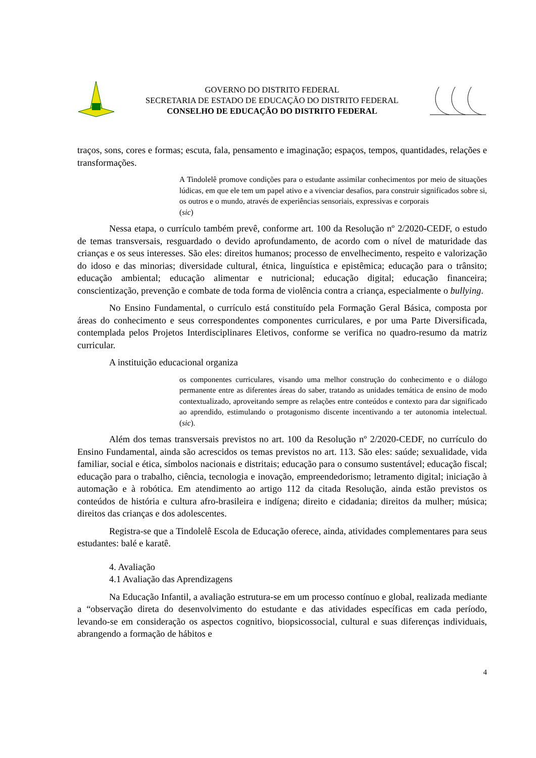GOVERNO DO DISTRITO FEDERAL
SECRETARIA DE ESTADO DE EDUCAÇÃO DO DISTRITO FEDERAL
CONSELHO DE EDUCAÇÃO DO DISTRITO FEDERAL
traços, sons, cores e formas; escuta, fala, pensamento e imaginação; espaços, tempos, quantidades, relações e transformações.
A Tindolelê promove condições para o estudante assimilar conhecimentos por meio de situações lúdicas, em que ele tem um papel ativo e a vivenciar desafios, para construir significados sobre si, os outros e o mundo, através de experiências sensoriais, expressivas e corporais
(sic)
Nessa etapa, o currículo também prevê, conforme art. 100 da Resolução nº 2/2020-CEDF, o estudo de temas transversais, resguardado o devido aprofundamento, de acordo com o nível de maturidade das crianças e os seus interesses. São eles: direitos humanos; processo de envelhecimento, respeito e valorização do idoso e das minorias; diversidade cultural, étnica, linguística e epistêmica; educação para o trânsito; educação ambiental; educação alimentar e nutricional; educação digital; educação financeira; conscientização, prevenção e combate de toda forma de violência contra a criança, especialmente o bullying.
No Ensino Fundamental, o currículo está constituído pela Formação Geral Básica, composta por áreas do conhecimento e seus correspondentes componentes curriculares, e por uma Parte Diversificada, contemplada pelos Projetos Interdisciplinares Eletivos, conforme se verifica no quadro-resumo da matriz curricular.
A instituição educacional organiza
os componentes curriculares, visando uma melhor construção do conhecimento e o diálogo permanente entre as diferentes áreas do saber, tratando as unidades temática de ensino de modo contextualizado, aproveitando sempre as relações entre conteúdos e contexto para dar significado ao aprendido, estimulando o protagonismo discente incentivando a ter autonomia intelectual. (sic).
Além dos temas transversais previstos no art. 100 da Resolução nº 2/2020-CEDF, no currículo do Ensino Fundamental, ainda são acrescidos os temas previstos no art. 113. São eles: saúde; sexualidade, vida familiar, social e ética, símbolos nacionais e distritais; educação para o consumo sustentável; educação fiscal; educação para o trabalho, ciência, tecnologia e inovação, empreendedorismo; letramento digital; iniciação à automação e à robótica. Em atendimento ao artigo 112 da citada Resolução, ainda estão previstos os conteúdos de história e cultura afro-brasileira e indígena; direito e cidadania; direitos da mulher; música; direitos das crianças e dos adolescentes.
Registra-se que a Tindolelê Escola de Educação oferece, ainda, atividades complementares para seus estudantes: balé e karatê.
4. Avaliação
4.1 Avaliação das Aprendizagens
Na Educação Infantil, a avaliação estrutura-se em um processo contínuo e global, realizada mediante a “observação direta do desenvolvimento do estudante e das atividades específicas em cada período, levando-se em consideração os aspectos cognitivo, biopsicossocial, cultural e suas diferenças individuais, abrangendo a formação de hábitos e
4